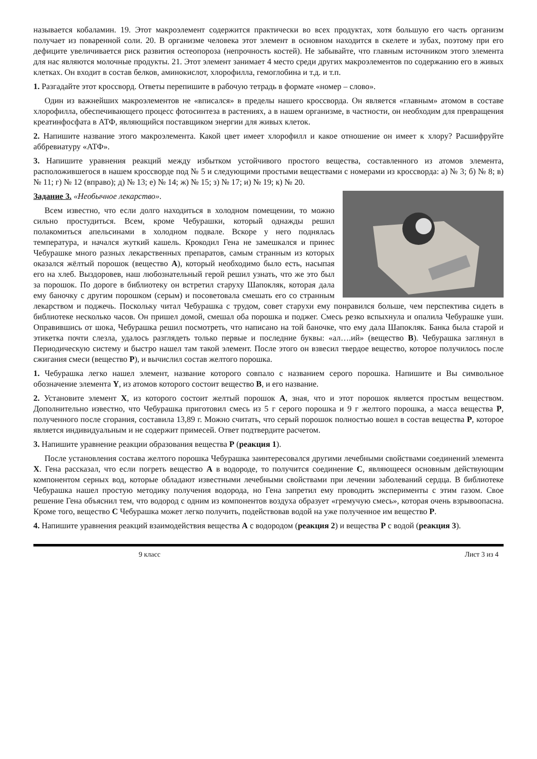называется кобаламин. 19. Этот макроэлемент содержится практически во всех продуктах, хотя большую его часть организм получает из поваренной соли. 20. В организме человека этот элемент в основном находится в скелете и зубах, поэтому при его дефиците увеличивается риск развития остеопороза (непрочность костей). Не забывайте, что главным источником этого элемента для нас являются молочные продукты. 21. Этот элемент занимает 4 место среди других макроэлементов по содержанию его в живых клетках. Он входит в состав белков, аминокислот, хлорофилла, гемоглобина и т.д. и т.п.
1. Разгадайте этот кроссворд. Ответы перепишите в рабочую тетрадь в формате «номер – слово».
Один из важнейших макроэлементов не «вписался» в пределы нашего кроссворда. Он является «главным» атомом в составе хлорофилла, обеспечивающего процесс фотосинтеза в растениях, а в нашем организме, в частности, он необходим для превращения креатинфосфата в АТФ, являющийся поставщиком энергии для живых клеток.
2. Напишите название этого макроэлемента. Какой цвет имеет хлорофилл и какое отношение он имеет к хлору? Расшифруйте аббревиатуру «АТФ».
3. Напишите уравнения реакций между избытком устойчивого простого вещества, составленного из атомов элемента, расположившегося в нашем кроссворде под № 5 и следующими простыми веществами с номерами из кроссворда: а) № 3; б) № 8; в) № 11; г) № 12 (вправо); д) № 13; е) № 14; ж) № 15; з) № 17; и) № 19; к) № 20.
Задание 3. «Необычное лекарство».
Всем известно, что если долго находиться в холодном помещении, то можно сильно простудиться. Всем, кроме Чебурашки, который однажды решил полакомиться апельсинами в холодном подвале. Вскоре у него поднялась температура, и начался жуткий кашель. Крокодил Гена не замешкался и принес Чебурашке много разных лекарственных препаратов, самым странным из которых оказался жёлтый порошок (вещество А), который необходимо было есть, насыпая его на хлеб. Выздоровев, наш любознательный герой решил узнать, что же это был за порошок. По дороге в библиотеку он встретил старуху Шапокляк, которая дала ему баночку с другим порошком (серым) и посоветовала смешать его со странным лекарством и поджечь. Поскольку читал Чебурашка с трудом, совет старухи ему понравился больше, чем перспектива сидеть в библиотеке несколько часов. Он пришел домой, смешал оба порошка и поджег. Смесь резко вспыхнула и опалила Чебурашке уши. Оправившись от шока, Чебурашка решил посмотреть, что написано на той баночке, что ему дала Шапокляк. Банка была старой и этикетка почти слезла, удалось разглядеть только первые и последние буквы: «ал….ий» (вещество В). Чебурашка заглянул в Периодическую систему и быстро нашел там такой элемент. После этого он взвесил твердое вещество, которое получилось после сжигания смеси (вещество Р), и вычислил состав желтого порошка.
1. Чебурашка легко нашел элемент, название которого совпало с названием серого порошка. Напишите и Вы символьное обозначение элемента Y, из атомов которого состоит вещество В, и его название.
2. Установите элемент X, из которого состоит желтый порошок А, зная, что и этот порошок является простым веществом. Дополнительно известно, что Чебурашка приготовил смесь из 5 г серого порошка и 9 г желтого порошка, а масса вещества Р, полученного после сгорания, составила 13,89 г. Можно считать, что серый порошок полностью вошел в состав вещества Р, которое является индивидуальным и не содержит примесей. Ответ подтвердите расчетом.
3. Напишите уравнение реакции образования вещества Р (реакция 1).
После установления состава желтого порошка Чебурашка заинтересовался другими лечебными свойствами соединений элемента X. Гена рассказал, что если погреть вещество А в водороде, то получится соединение С, являющееся основным действующим компонентом серных вод, которые обладают известными лечебными свойствами при лечении заболеваний сердца. В библиотеке Чебурашка нашел простую методику получения водорода, но Гена запретил ему проводить эксперименты с этим газом. Свое решение Гена объяснил тем, что водород с одним из компонентов воздуха образует «гремучую смесь», которая очень взрывоопасна. Кроме того, вещество С Чебурашка может легко получить, подействовав водой на уже полученное им вещество Р.
4. Напишите уравнения реакций взаимодействия вещества А с водородом (реакция 2) и вещества Р с водой (реакция 3).
9 класс Лист 3 из 4